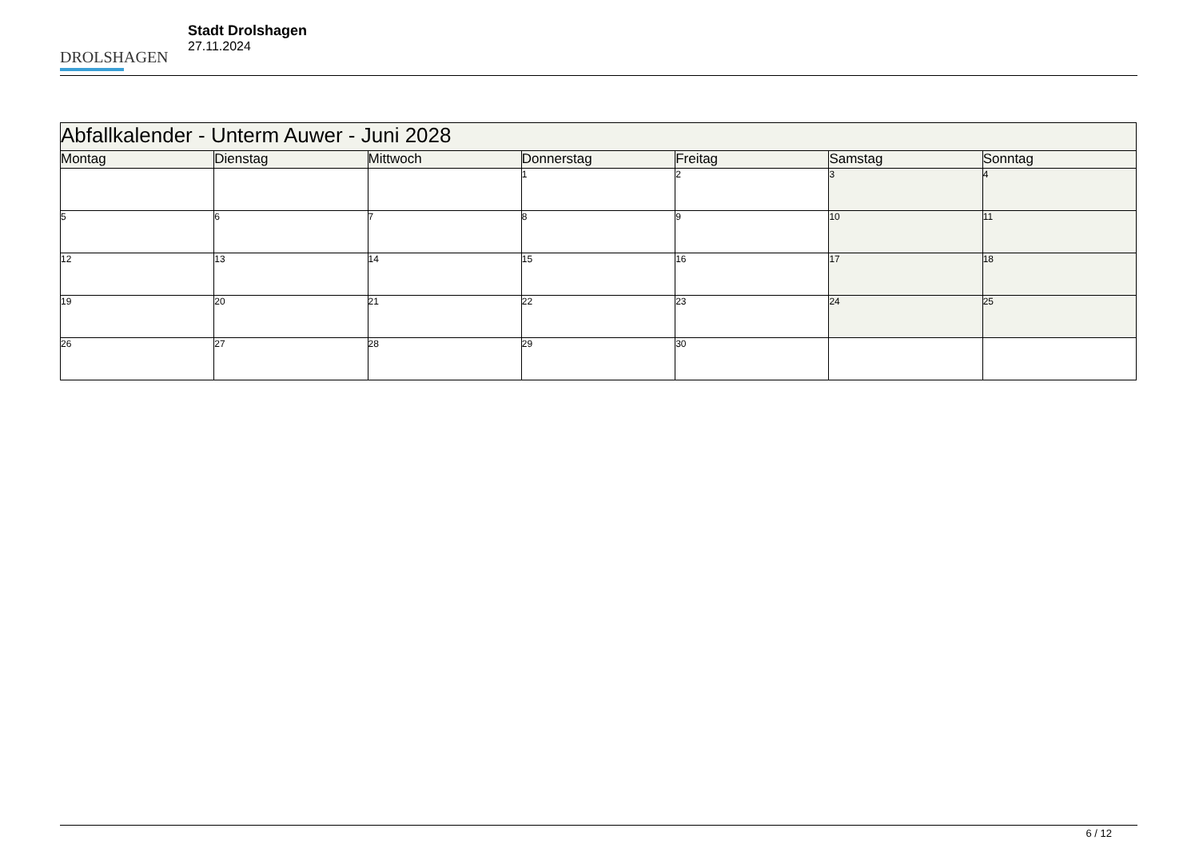DROLSHAGEN
Stadt Drolshagen
27.11.2024
| Abfallkalender - Unterm Auwer - Juni 2028 | | | | | | |
| --- | --- | --- | --- | --- | --- | --- |
| Montag | Dienstag | Mittwoch | Donnerstag | Freitag | Samstag | Sonntag |
| | | | 1 | 2 | 3 | 4 |
| 5 | 6 | 7 | 8 | 9 | 10 | 11 |
| 12 | 13 | 14 | 15 | 16 | 17 | 18 |
| 19 | 20 | 21 | 22 | 23 | 24 | 25 |
| 26 | 27 | 28 | 29 | 30 | | |
6 / 12